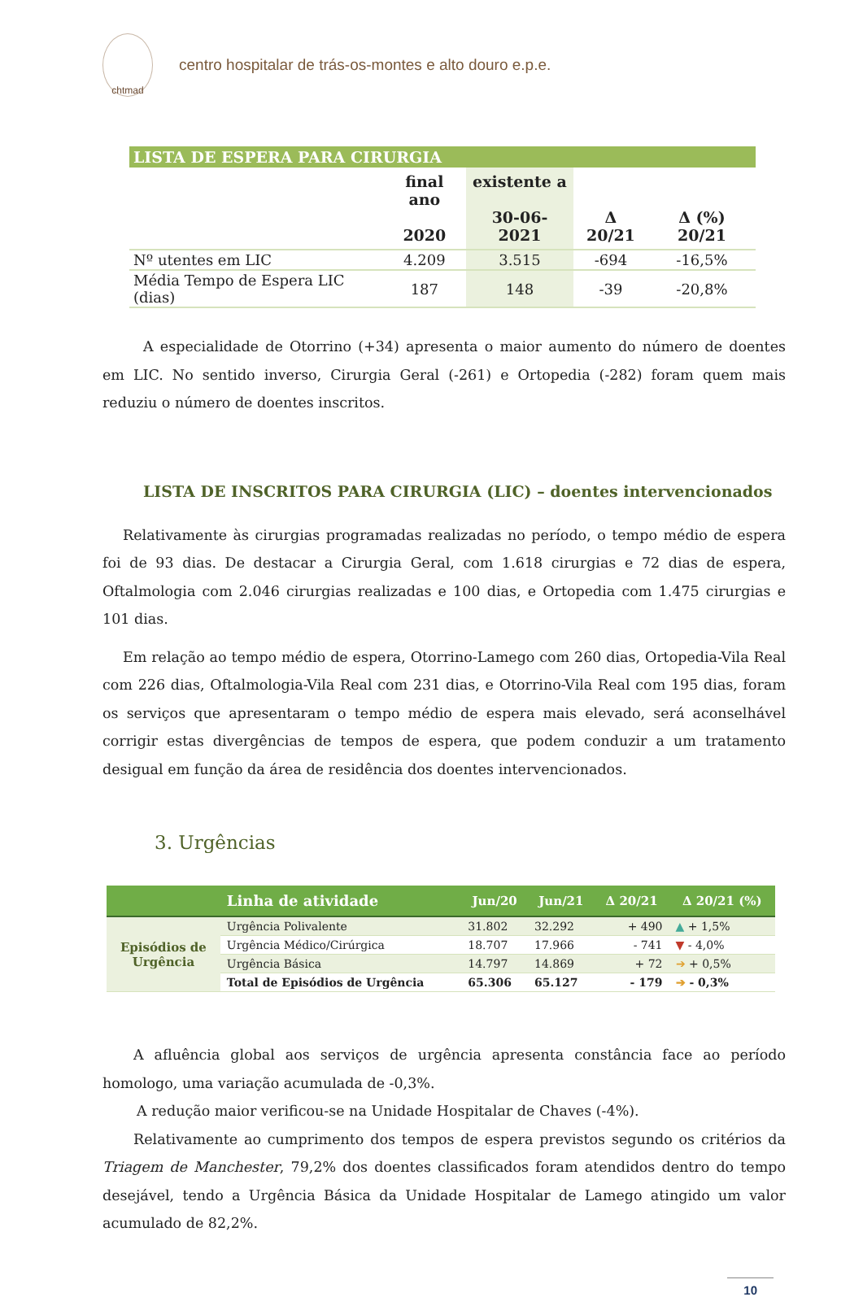chtmad
centro hospitalar de trás-os-montes e alto douro e.p.e.
| LISTA DE ESPERA PARA CIRURGIA | | | | |
| --- | --- | --- | --- | --- |
| | final ano 2020 | existente a 30-06-2021 | Δ 20/21 | Δ (%) 20/21 |
| Nº utentes em LIC | 4.209 | 3.515 | -694 | -16,5% |
| Média Tempo de Espera LIC (dias) | 187 | 148 | -39 | -20,8% |
A especialidade de Otorrino (+34) apresenta o maior aumento do número de doentes em LIC. No sentido inverso, Cirurgia Geral (-261) e Ortopedia (-282) foram quem mais reduziu o número de doentes inscritos.
LISTA DE INSCRITOS PARA CIRURGIA (LIC) – doentes intervencionados
Relativamente às cirurgias programadas realizadas no período, o tempo médio de espera foi de 93 dias. De destacar a Cirurgia Geral, com 1.618 cirurgias e 72 dias de espera, Oftalmologia com 2.046 cirurgias realizadas e 100 dias, e Ortopedia com 1.475 cirurgias e 101 dias.
Em relação ao tempo médio de espera, Otorrino-Lamego com 260 dias, Ortopedia-Vila Real com 226 dias, Oftalmologia-Vila Real com 231 dias, e Otorrino-Vila Real com 195 dias, foram os serviços que apresentaram o tempo médio de espera mais elevado, será aconselhável corrigir estas divergências de tempos de espera, que podem conduzir a um tratamento desigual em função da área de residência dos doentes intervencionados.
3. Urgências
| | Linha de atividade | Jun/20 | Jun/21 | Δ 20/21 | Δ 20/21 (%) |
| --- | --- | --- | --- | --- | --- |
| Episódios de Urgência | Urgência Polivalente | 31.802 | 32.292 | + 490 | ▲ + 1,5% |
| | Urgência Médico/Cirúrgica | 18.707 | 17.966 | - 741 | ▼ - 4,0% |
| | Urgência Básica | 14.797 | 14.869 | + 72 | ➔ + 0,5% |
| | Total de Episódios de Urgência | 65.306 | 65.127 | - 179 | ➔ - 0,3% |
A afluência global aos serviços de urgência apresenta constância face ao período homologo, uma variação acumulada de -0,3%.
A redução maior verificou-se na Unidade Hospitalar de Chaves (-4%).
Relativamente ao cumprimento dos tempos de espera previstos segundo os critérios da Triagem de Manchester, 79,2% dos doentes classificados foram atendidos dentro do tempo desejável, tendo a Urgência Básica da Unidade Hospitalar de Lamego atingido um valor acumulado de 82,2%.
10